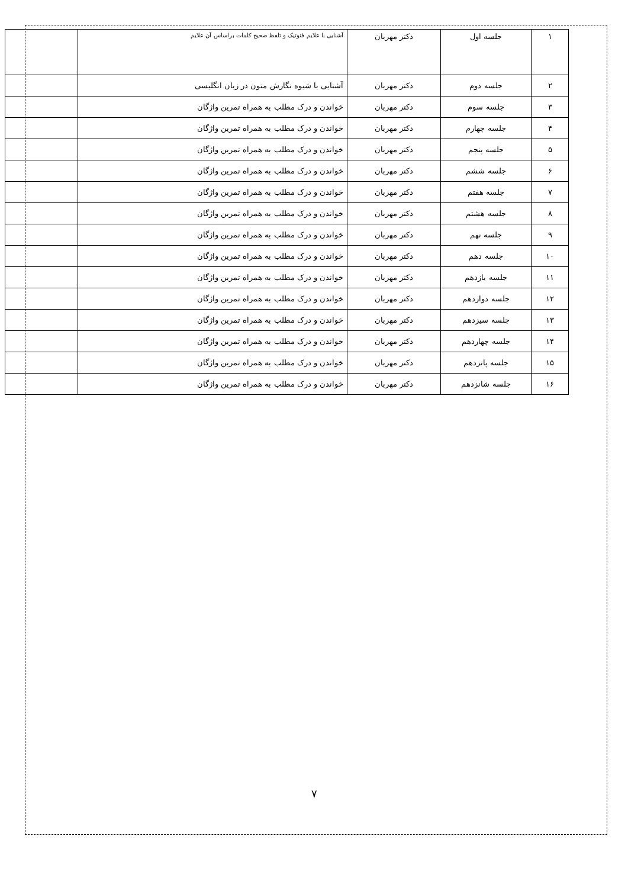| ۱ | جلسه اول | دکتر مهربان | آشنایی با علایم فنوتیک و تلفظ صحیح کلمات براساس آن علایم | |
| ۲ | جلسه دوم | دکتر مهربان | آشنایی با شیوه نگارش متون در زبان انگلیسی | |
| ۳ | جلسه سوم | دکتر مهربان | خواندن و درک مطلب به همراه تمرین واژگان | |
| ۴ | جلسه چهارم | دکتر مهربان | خواندن و درک مطلب به همراه تمرین واژگان | |
| ۵ | جلسه پنجم | دکتر مهربان | خواندن و درک مطلب به همراه تمرین واژگان | |
| ۶ | جلسه ششم | دکتر مهربان | خواندن و درک مطلب به همراه تمرین واژگان | |
| ۷ | جلسه هفتم | دکتر مهربان | خواندن و درک مطلب به همراه تمرین واژگان | |
| ۸ | جلسه هشتم | دکتر مهربان | خواندن و درک مطلب به همراه تمرین واژگان | |
| ۹ | جلسه نهم | دکتر مهربان | خواندن و درک مطلب به همراه تمرین واژگان | |
| ۱۰ | جلسه دهم | دکتر مهربان | خواندن و درک مطلب به همراه تمرین واژگان | |
| ۱۱ | جلسه یازدهم | دکتر مهربان | خواندن و درک مطلب به همراه تمرین واژگان | |
| ۱۲ | جلسه دوازدهم | دکتر مهربان | خواندن و درک مطلب به همراه تمرین واژگان | |
| ۱۳ | جلسه سیزدهم | دکتر مهربان | خواندن و درک مطلب به همراه تمرین واژگان | |
| ۱۴ | جلسه چهاردهم | دکتر مهربان | خواندن و درک مطلب به همراه تمرین واژگان | |
| ۱۵ | جلسه پانزدهم | دکتر مهربان | خواندن و درک مطلب به همراه تمرین واژگان | |
| ۱۶ | جلسه شانزدهم | دکتر مهربان | خواندن و درک مطلب به همراه تمرین واژگان | |
۷